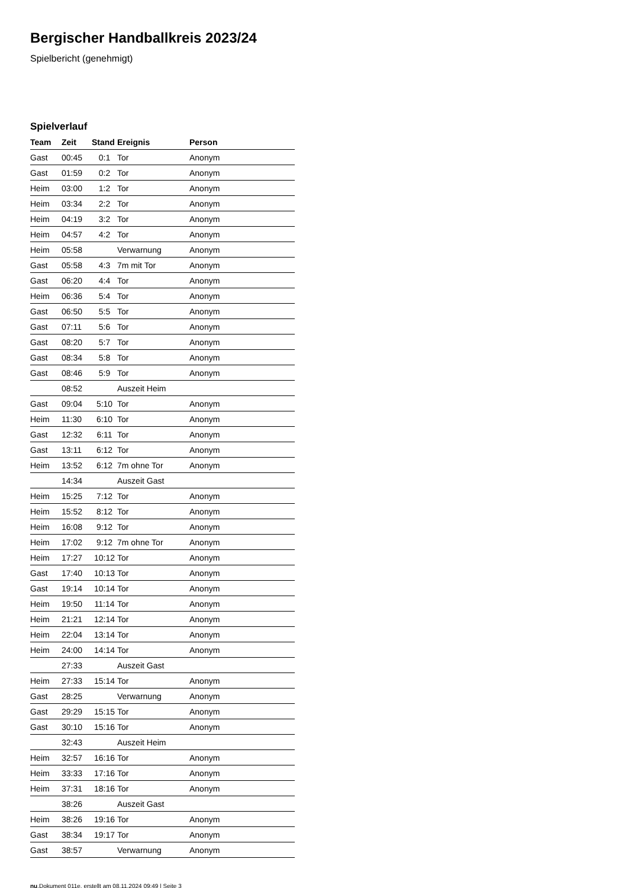Bergischer Handballkreis 2023/24
Spielbericht (genehmigt)
Spielverlauf
| Team | Zeit | Stand | Ereignis | Person |
| --- | --- | --- | --- | --- |
| Gast | 00:45 | 0:1 | Tor | Anonym |
| Gast | 01:59 | 0:2 | Tor | Anonym |
| Heim | 03:00 | 1:2 | Tor | Anonym |
| Heim | 03:34 | 2:2 | Tor | Anonym |
| Heim | 04:19 | 3:2 | Tor | Anonym |
| Heim | 04:57 | 4:2 | Tor | Anonym |
| Heim | 05:58 | | Verwarnung | Anonym |
| Gast | 05:58 | 4:3 | 7m mit Tor | Anonym |
| Gast | 06:20 | 4:4 | Tor | Anonym |
| Heim | 06:36 | 5:4 | Tor | Anonym |
| Gast | 06:50 | 5:5 | Tor | Anonym |
| Gast | 07:11 | 5:6 | Tor | Anonym |
| Gast | 08:20 | 5:7 | Tor | Anonym |
| Gast | 08:34 | 5:8 | Tor | Anonym |
| Gast | 08:46 | 5:9 | Tor | Anonym |
| | 08:52 | | Auszeit Heim | |
| Gast | 09:04 | 5:10 | Tor | Anonym |
| Heim | 11:30 | 6:10 | Tor | Anonym |
| Gast | 12:32 | 6:11 | Tor | Anonym |
| Gast | 13:11 | 6:12 | Tor | Anonym |
| Heim | 13:52 | 6:12 | 7m ohne Tor | Anonym |
| | 14:34 | | Auszeit Gast | |
| Heim | 15:25 | 7:12 | Tor | Anonym |
| Heim | 15:52 | 8:12 | Tor | Anonym |
| Heim | 16:08 | 9:12 | Tor | Anonym |
| Heim | 17:02 | 9:12 | 7m ohne Tor | Anonym |
| Heim | 17:27 | 10:12 | Tor | Anonym |
| Gast | 17:40 | 10:13 | Tor | Anonym |
| Gast | 19:14 | 10:14 | Tor | Anonym |
| Heim | 19:50 | 11:14 | Tor | Anonym |
| Heim | 21:21 | 12:14 | Tor | Anonym |
| Heim | 22:04 | 13:14 | Tor | Anonym |
| Heim | 24:00 | 14:14 | Tor | Anonym |
| | 27:33 | | Auszeit Gast | |
| Heim | 27:33 | 15:14 | Tor | Anonym |
| Gast | 28:25 | | Verwarnung | Anonym |
| Gast | 29:29 | 15:15 | Tor | Anonym |
| Gast | 30:10 | 15:16 | Tor | Anonym |
| | 32:43 | | Auszeit Heim | |
| Heim | 32:57 | 16:16 | Tor | Anonym |
| Heim | 33:33 | 17:16 | Tor | Anonym |
| Heim | 37:31 | 18:16 | Tor | Anonym |
| | 38:26 | | Auszeit Gast | |
| Heim | 38:26 | 19:16 | Tor | Anonym |
| Gast | 38:34 | 19:17 | Tor | Anonym |
| Gast | 38:57 | | Verwarnung | Anonym |
nu.Dokument 011e, erstellt am 08.11.2024 09:49 | Seite 3